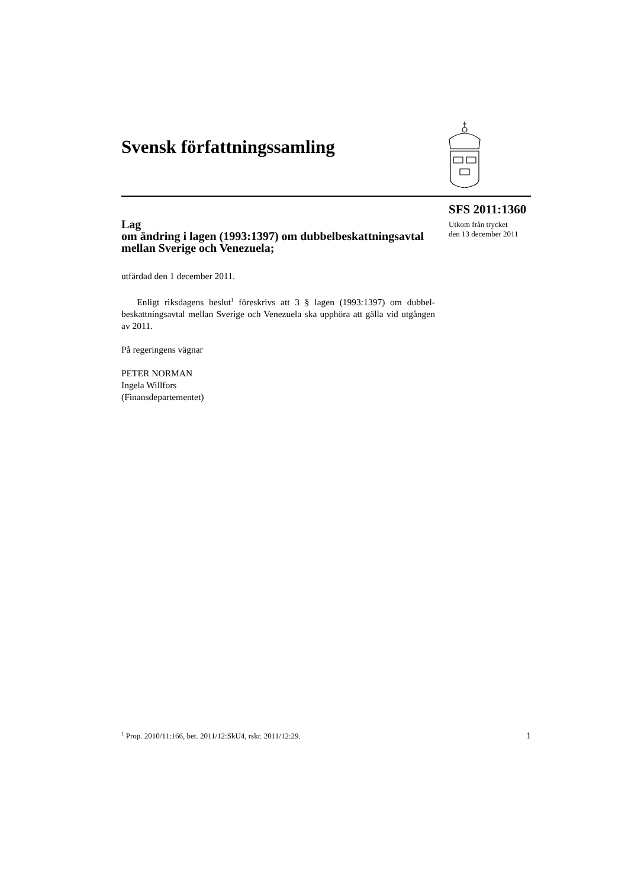Svensk författningssamling
SFS 2011:1360
Utkom från trycket
den 13 december 2011
Lag
om ändring i lagen (1993:1397) om dubbelbeskattningsavtal mellan Sverige och Venezuela;
utfärdad den 1 december 2011.
Enligt riksdagens beslut<sup>1</sup> föreskrivs att 3 § lagen (1993:1397) om dubbel-beskattningsavtal mellan Sverige och Venezuela ska upphöra att gälla vid utgången av 2011.
På regeringens vägnar
PETER NORMAN
Ingela Willfors
(Finansdepartementet)
<sup>1</sup> Prop. 2010/11:166, bet. 2011/12:SkU4, rskr. 2011/12:29. 1